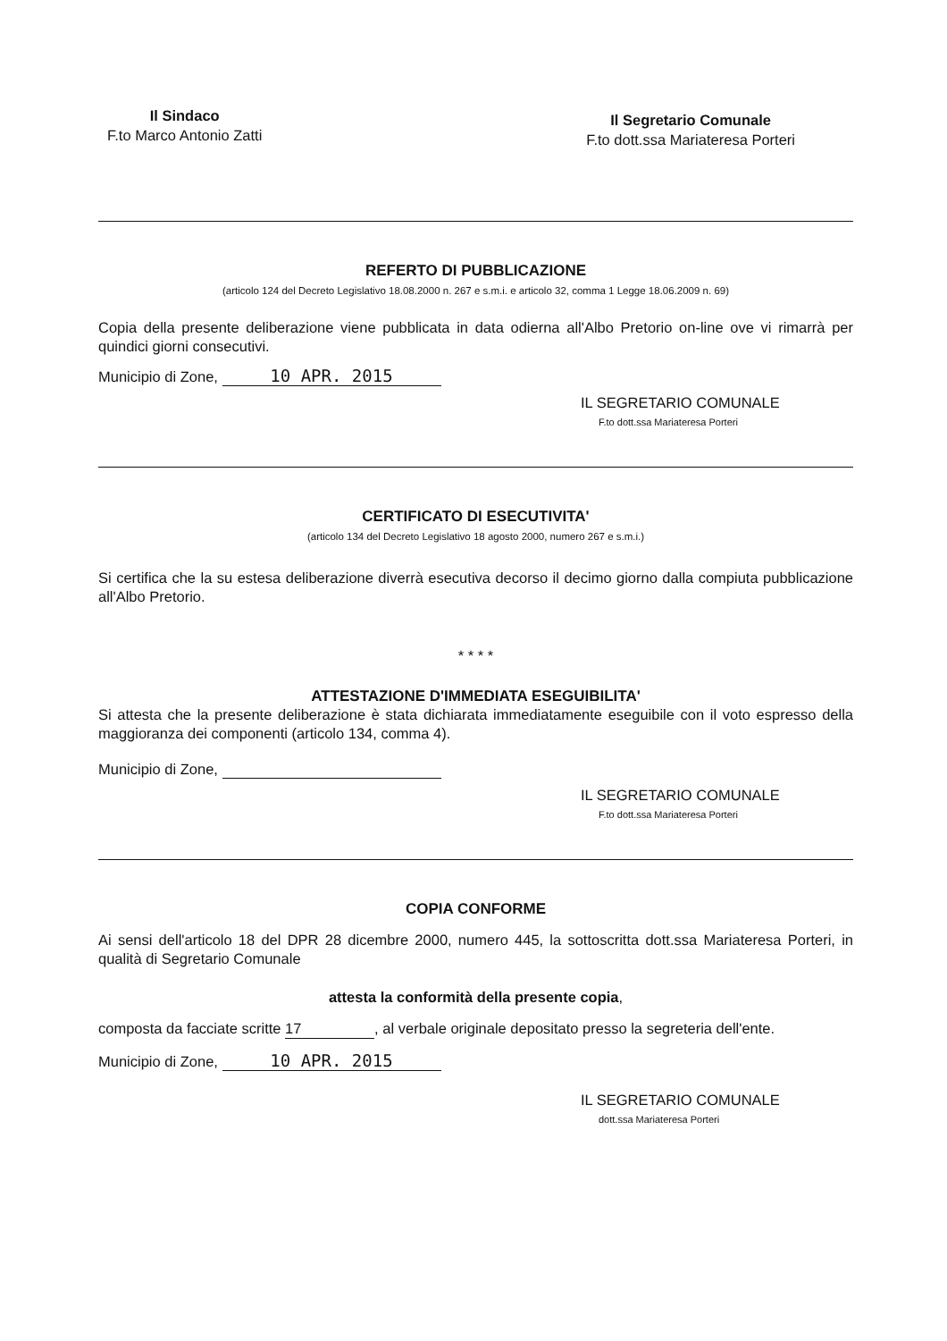Il Sindaco
F.to Marco Antonio Zatti
Il Segretario Comunale
F.to dott.ssa Mariateresa Porteri
REFERTO DI PUBBLICAZIONE
(articolo 124 del Decreto Legislativo 18.08.2000 n. 267 e s.m.i. e articolo 32, comma 1 Legge 18.06.2009 n. 69)
Copia della presente deliberazione viene pubblicata in data odierna all'Albo Pretorio on-line ove vi rimarrà per quindici giorni consecutivi.
Municipio di Zone, 10 APR. 2015
IL SEGRETARIO COMUNALE
F.to dott.ssa Mariateresa Porteri
CERTIFICATO DI ESECUTIVITA'
(articolo 134 del Decreto Legislativo 18 agosto 2000, numero 267 e s.m.i.)
Si certifica che la su estesa deliberazione diverrà esecutiva decorso il decimo giorno dalla compiuta pubblicazione all'Albo Pretorio.
* * * *
ATTESTAZIONE D'IMMEDIATA ESEGUIBILITA'
Si attesta che la presente deliberazione è stata dichiarata immediatamente eseguibile con il voto espresso della maggioranza dei componenti (articolo 134, comma 4).
Municipio di Zone,
IL SEGRETARIO COMUNALE
F.to dott.ssa Mariateresa Porteri
COPIA CONFORME
Ai sensi dell'articolo 18 del DPR 28 dicembre 2000, numero 445, la sottoscritta dott.ssa Mariateresa Porteri, in qualità di Segretario Comunale
attesta la conformità della presente copia,
composta da facciate scritte 17, al verbale originale depositato presso la segreteria dell'ente.
Municipio di Zone, 10 APR. 2015
IL SEGRETARIO COMUNALE
dott.ssa Mariateresa Porteri